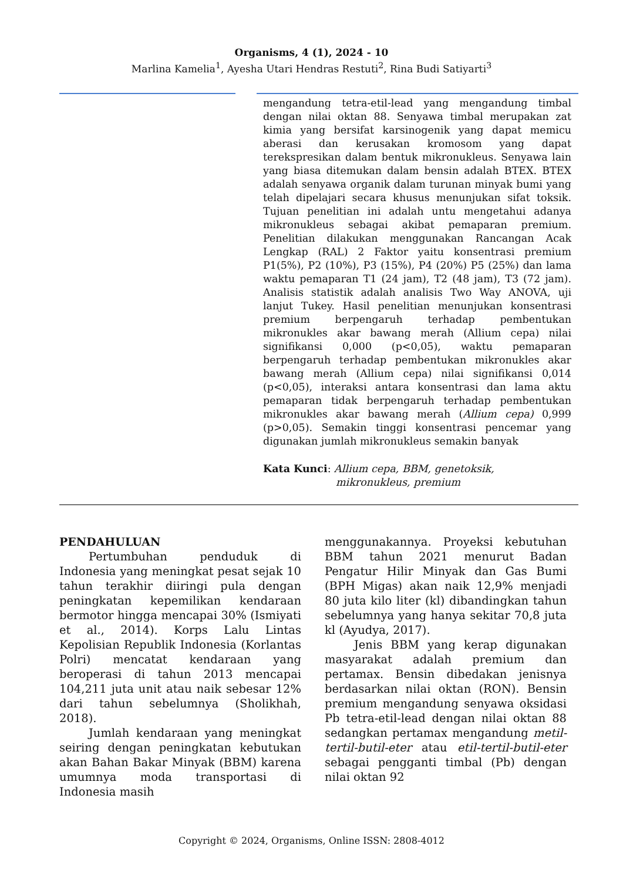Organisms, 4 (1), 2024 - 10
Marlina Kamelia<sup>1</sup>, Ayesha Utari Hendras Restuti<sup>2</sup>, Rina Budi Satiyarti<sup>3</sup>
mengandung tetra-etil-lead yang mengandung timbal dengan nilai oktan 88. Senyawa timbal merupakan zat kimia yang bersifat karsinogenik yang dapat memicu aberasi dan kerusakan kromosom yang dapat terekspresikan dalam bentuk mikronukleus. Senyawa lain yang biasa ditemukan dalam bensin adalah BTEX. BTEX adalah senyawa organik dalam turunan minyak bumi yang telah dipelajari secara khusus menunjukan sifat toksik. Tujuan penelitian ini adalah untu mengetahui adanya mikronukleus sebagai akibat pemaparan premium. Penelitian dilakukan menggunakan Rancangan Acak Lengkap (RAL) 2 Faktor yaitu konsentrasi premium P1(5%), P2 (10%), P3 (15%), P4 (20%) P5 (25%) dan lama waktu pemaparan T1 (24 jam), T2 (48 jam), T3 (72 jam). Analisis statistik adalah analisis Two Way ANOVA, uji lanjut Tukey. Hasil penelitian menunjukan konsentrasi premium berpengaruh terhadap pembentukan mikronukles akar bawang merah (Allium cepa) nilai signifikansi 0,000 (p<0,05), waktu pemaparan berpengaruh terhadap pembentukan mikronukles akar bawang merah (Allium cepa) nilai signifikansi 0,014 (p<0,05), interaksi antara konsentrasi dan lama aktu pemaparan tidak berpengaruh terhadap pembentukan mikronukles akar bawang merah (Allium cepa) 0,999 (p>0,05). Semakin tinggi konsentrasi pencemar yang digunakan jumlah mikronukleus semakin banyak
Kata Kunci: Allium cepa, BBM, genetoksik,
mikronukleus, premium
PENDAHULUAN
Pertumbuhan penduduk di Indonesia yang meningkat pesat sejak 10 tahun terakhir diiringi pula dengan peningkatan kepemilikan kendaraan bermotor hingga mencapai 30% (Ismiyati et al., 2014). Korps Lalu Lintas Kepolisian Republik Indonesia (Korlantas Polri) mencatat kendaraan yang beroperasi di tahun 2013 mencapai 104,211 juta unit atau naik sebesar 12% dari tahun sebelumnya (Sholikhah, 2018).
Jumlah kendaraan yang meningkat seiring dengan peningkatan kebutukan akan Bahan Bakar Minyak (BBM) karena umumnya moda transportasi di Indonesia masih
menggunakannya. Proyeksi kebutuhan BBM tahun 2021 menurut Badan Pengatur Hilir Minyak dan Gas Bumi (BPH Migas) akan naik 12,9% menjadi 80 juta kilo liter (kl) dibandingkan tahun sebelumnya yang hanya sekitar 70,8 juta kl (Ayudya, 2017).
Jenis BBM yang kerap digunakan masyarakat adalah premium dan pertamax. Bensin dibedakan jenisnya berdasarkan nilai oktan (RON). Bensin premium mengandung senyawa oksidasi Pb tetra-etil-lead dengan nilai oktan 88 sedangkan pertamax mengandung metil-tertil-butil-eter atau etil-tertil-butil-eter sebagai pengganti timbal (Pb) dengan nilai oktan 92
Copyright © 2024, Organisms, Online ISSN: 2808-4012